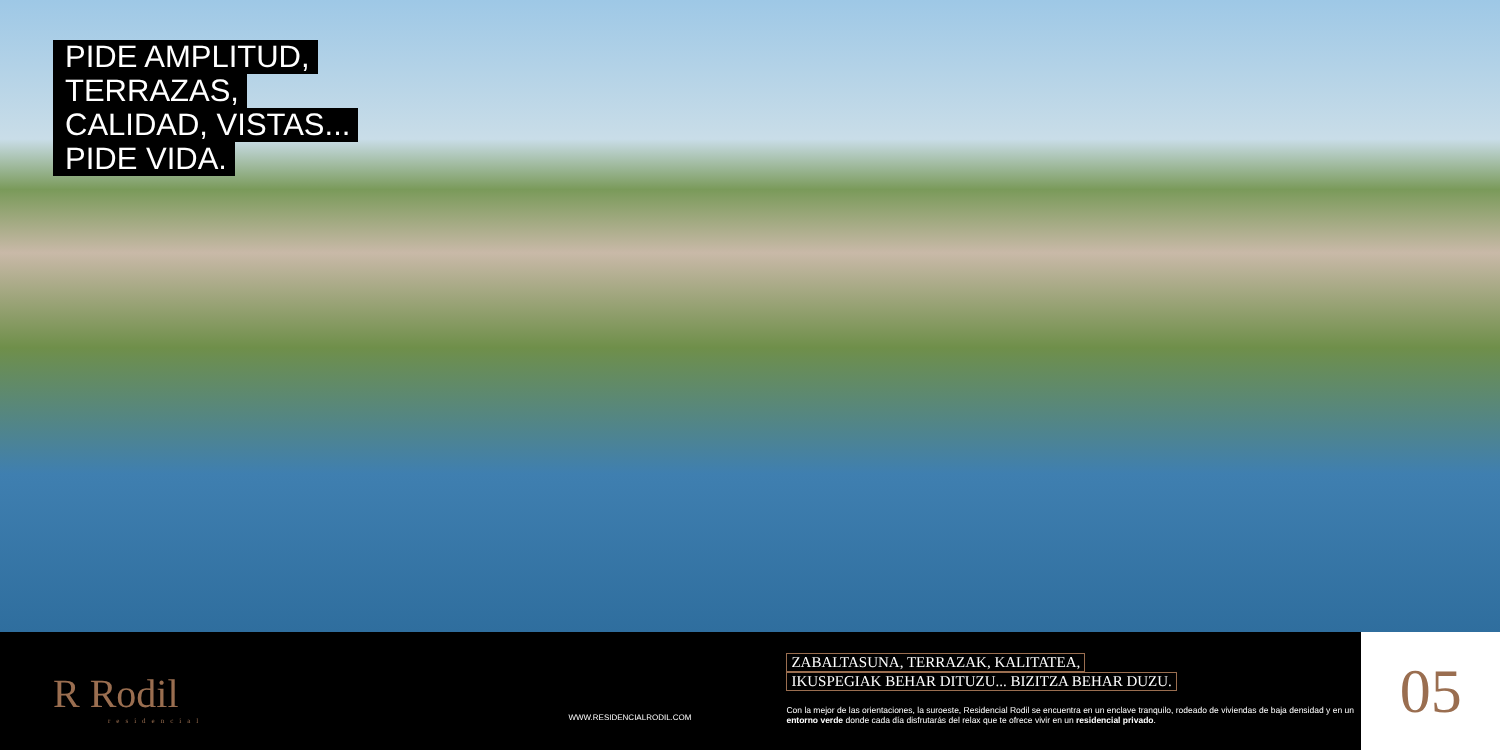PIDE AMPLITUD,
TERRAZAS,
CALIDAD, VISTAS...
PIDE VIDA.
R Rodil
residencial
WWW.RESIDENCIALRODIL.COM
ZABALTASUNA, TERRAZAK, KALITATEA,
IKUSPEGIAK BEHAR DITUZU... BIZITZA BEHAR DUZU.
Con la mejor de las orientaciones, la suroeste, Residencial Rodil se encuentra en un enclave tranquilo, rodeado de viviendas de baja densidad y en un entorno verde donde cada día disfrutarás del relax que te ofrece vivir en un residencial privado.
05